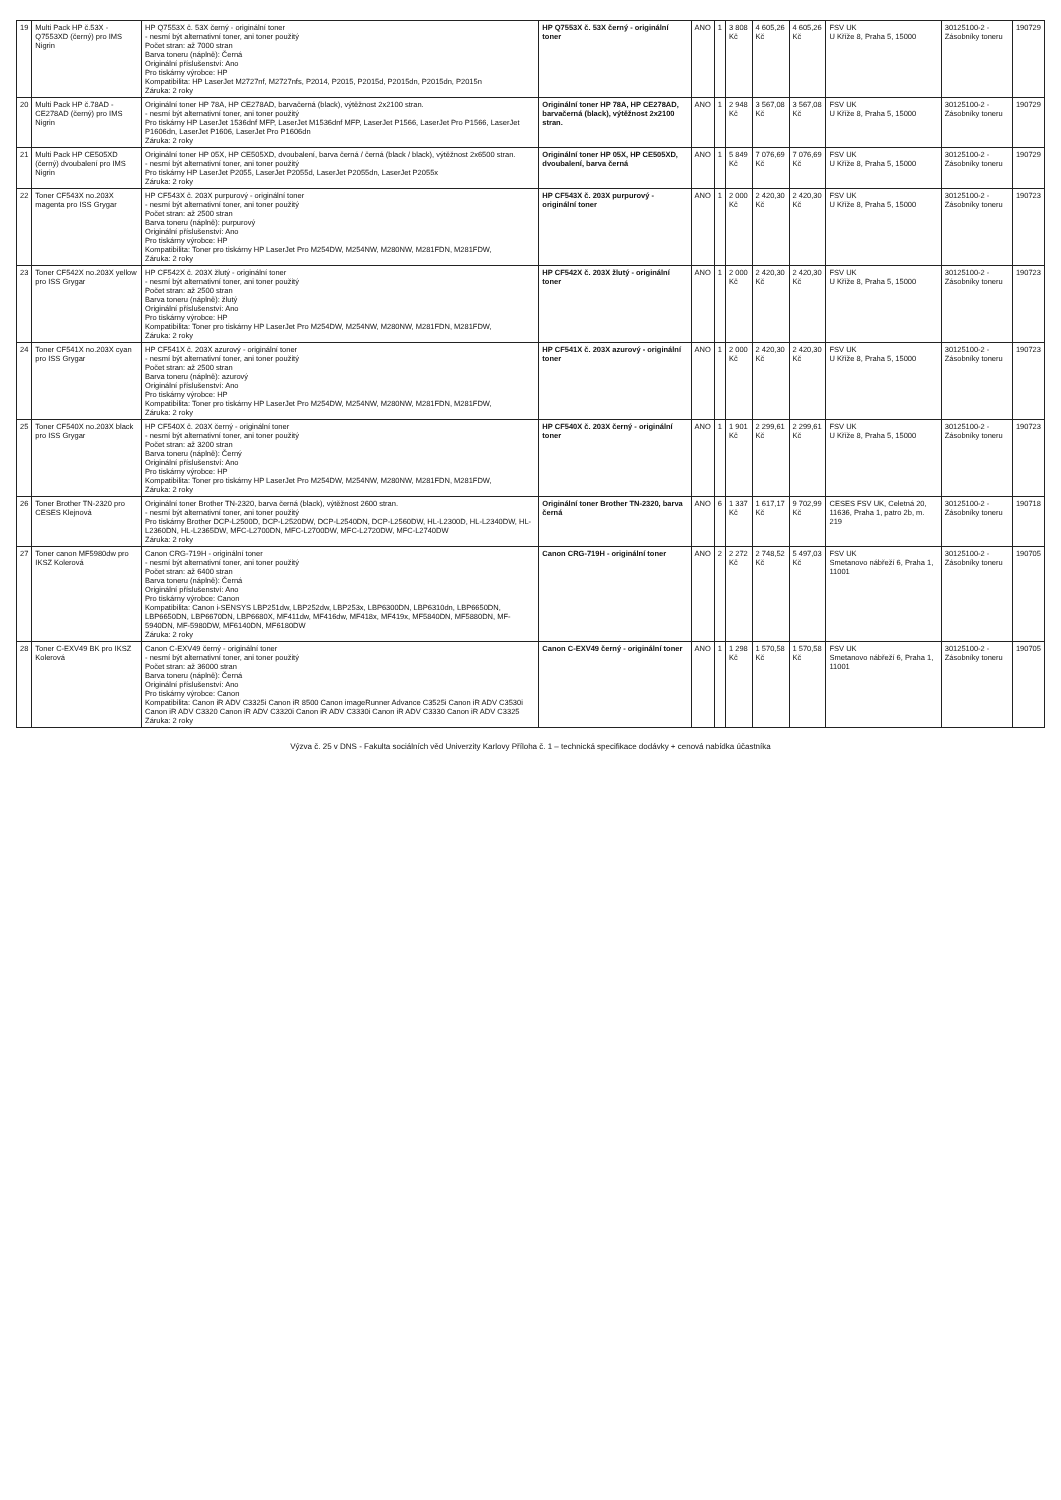| 19 | Multi Pack HP č.53X - Q7553XD (černý) pro IMS Nigrin | HP Q7553X č. 53X černý - originální toner - nesmí být alternativní toner, ani toner použitý Počet stran: až 7000 stran Barva toneru (náplně): Černá Originální příslušenství: Ano Pro tiskárny výrobce: HP Kompatibilita: HP LaserJet M2727nf, M2727nfs, P2014, P2015, P2015d, P2015dn, P2015dn, P2015n Záruka: 2 roky | HP Q7553X č. 53X černý - originální toner | ANO | 1 | 3 808 Kč | 4 605,26 Kč | 4 605,26 Kč | FSV UK U Kříže 8, Praha 5, 15000 | 30125100-2 - Zásobníky toneru | 190729 |
| 20 | Multi Pack HP č.78AD - CE278AD (černý) pro IMS Nigrin | Originální toner HP 78A, HP CE278AD, barvačerná (black), výtěžnost 2x2100 stran. - nesmí být alternativní toner, ani toner použitý Pro tiskárny HP LaserJet 1536dnf MFP, LaserJet M1536dnf MFP, LaserJet P1566, LaserJet Pro P1566, LaserJet P1606dn, LaserJet P1606, LaserJet Pro P1606dn Záruka: 2 roky | Originální toner HP 78A, HP CE278AD, barvačerná (black), výtěžnost 2x2100 stran. | ANO | 1 | 2 948 Kč | 3 567,08 Kč | 3 567,08 Kč | FSV UK U Kříže 8, Praha 5, 15000 | 30125100-2 - Zásobníky toneru | 190729 |
| 21 | Multi Pack HP CE505XD (černý) dvoubalení pro IMS Nigrin | Originální toner HP 05X, HP CE505XD, dvoubalení, barva černá / černá (black / black), výtěžnost 2x6500 stran. - nesmí být alternativní toner, ani toner použitý Pro tiskárny HP LaserJet P2055, LaserJet P2055d, LaserJet P2055dn, LaserJet P2055x Záruka: 2 roky | Originální toner HP 05X, HP CE505XD, dvoubalení, barva černá | ANO | 1 | 5 849 Kč | 7 076,69 Kč | 7 076,69 Kč | FSV UK U Kříže 8, Praha 5, 15000 | 30125100-2 - Zásobníky toneru | 190729 |
| 22 | Toner CF543X no.203X magenta pro ISS Grygar | HP CF543X č. 203X purpurový - originální toner - nesmí být alternativní toner, ani toner použitý Počet stran: až 2500 stran Barva toneru (náplně): purpurový Originální příslušenství: Ano Pro tiskárny výrobce: HP Kompatibilita: Toner pro tiskárny HP LaserJet Pro M254DW, M254NW, M280NW, M281FDN, M281FDW, Záruka: 2 roky | HP CF543X č. 203X purpurový - originální toner | ANO | 1 | 2 000 Kč | 2 420,30 Kč | 2 420,30 Kč | FSV UK U Kříže 8, Praha 5, 15000 | 30125100-2 - Zásobníky toneru | 190723 |
| 23 | Toner CF542X no.203X yellow pro ISS Grygar | HP CF542X č. 203X žlutý - originální toner - nesmí být alternativní toner, ani toner použitý Počet stran: až 2500 stran Barva toneru (náplně): žlutý Originální příslušenství: Ano Pro tiskárny výrobce: HP Kompatibilita: Toner pro tiskárny HP LaserJet Pro M254DW, M254NW, M280NW, M281FDN, M281FDW, Záruka: 2 roky | HP CF542X č. 203X žlutý - originální toner | ANO | 1 | 2 000 Kč | 2 420,30 Kč | 2 420,30 Kč | FSV UK U Kříže 8, Praha 5, 15000 | 30125100-2 - Zásobníky toneru | 190723 |
| 24 | Toner CF541X no.203X cyan pro ISS Grygar | HP CF541X č. 203X azurový - originální toner - nesmí být alternativní toner, ani toner použitý Počet stran: až 2500 stran Barva toneru (náplně): azurový Originální příslušenství: Ano Pro tiskárny výrobce: HP Kompatibilita: Toner pro tiskárny HP LaserJet Pro M254DW, M254NW, M280NW, M281FDN, M281FDW, Záruka: 2 roky | HP CF541X č. 203X azurový - originální toner | ANO | 1 | 2 000 Kč | 2 420,30 Kč | 2 420,30 Kč | FSV UK U Kříže 8, Praha 5, 15000 | 30125100-2 - Zásobníky toneru | 190723 |
| 25 | Toner CF540X no.203X black pro ISS Grygar | HP CF540X č. 203X černý - originální toner - nesmí být alternativní toner, ani toner použitý Počet stran: až 3200 stran Barva toneru (náplně): Černý Originální příslušenství: Ano Pro tiskárny výrobce: HP Kompatibilita: Toner pro tiskárny HP LaserJet Pro M254DW, M254NW, M280NW, M281FDN, M281FDW, Záruka: 2 roky | HP CF540X č. 203X černý - originální toner | ANO | 1 | 1 901 Kč | 2 299,61 Kč | 2 299,61 Kč | FSV UK U Kříže 8, Praha 5, 15000 | 30125100-2 - Zásobníky toneru | 190723 |
| 26 | Toner Brother TN-2320 pro CESES Klejnová | Originální toner Brother TN-2320, barva černá (black), výtěžnost 2600 stran. - nesmí být alternativní toner, ani toner použitý Pro tiskárny Brother DCP-L2500D, DCP-L2520DW, DCP-L2540DN, DCP-L2560DW, HL-L2300D, HL-L2340DW, HL-L2360DN, HL-L2365DW, MFC-L2700DN, MFC-L2700DW, MFC-L2720DW, MFC-L2740DW Záruka: 2 roky | Originální toner Brother TN-2320, barva černá | ANO | 6 | 1 337 Kč | 1 617,17 Kč | 9 702,99 Kč | CESES FSV UK, Celetná 20, 11636, Praha 1, patro 2b, m. 219 | 30125100-2 - Zásobníky toneru | 190718 |
| 27 | Toner canon MF5980dw pro IKSZ Kolerová | Canon CRG-719H - originální toner - nesmí být alternativní toner, ani toner použitý Počet stran: až 6400 stran Barva toneru (náplně): Černá Originální příslušenství: Ano Pro tiskárny výrobce: Canon Kompatibilita: Canon i-SENSYS LBP251dw, LBP252dw, LBP253x, LBP6300DN, LBP6310dn, LBP6650DN, LBP6650DN, LBP6670DN, LBP6680X, MF411dw, MF416dw, MF418x, MF419x, MF5840DN, MF5880DN, MF-5940DN, MF-5980DW, MF6140DN, MF6180DW Záruka: 2 roky | Canon CRG-719H - originální toner | ANO | 2 | 2 272 Kč | 2 748,52 Kč | 5 497,03 Kč | FSV UK Smetanovo nábřeží 6, Praha 1, 11001 | 30125100-2 - Zásobníky toneru | 190705 |
| 28 | Toner C-EXV49 BK pro IKSZ Kolerová | Canon C-EXV49 černý - originální toner - nesmí být alternativní toner, ani toner použitý Počet stran: až 36000 stran Barva toneru (náplně): Černá Originální příslušenství: Ano Pro tiskárny výrobce: Canon Kompatibilita: Canon iR ADV C3325i Canon iR 8500 Canon imageRunner Advance C3525i Canon iR ADV C3530i Canon iR ADV C3320 Canon iR ADV C3320i Canon iR ADV C3330i Canon iR ADV C3330 Canon iR ADV C3325 Záruka: 2 roky | Canon C-EXV49 černý - originální toner | ANO | 1 | 1 298 Kč | 1 570,58 Kč | 1 570,58 Kč | FSV UK Smetanovo nábřeží 6, Praha 1, 11001 | 30125100-2 - Zásobníky toneru | 190705 |
Výzva č. 25 v DNS - Fakulta sociálních věd Univerzity Karlovy Příloha č. 1 – technická specifikace dodávky + cenová nabídka účastníka